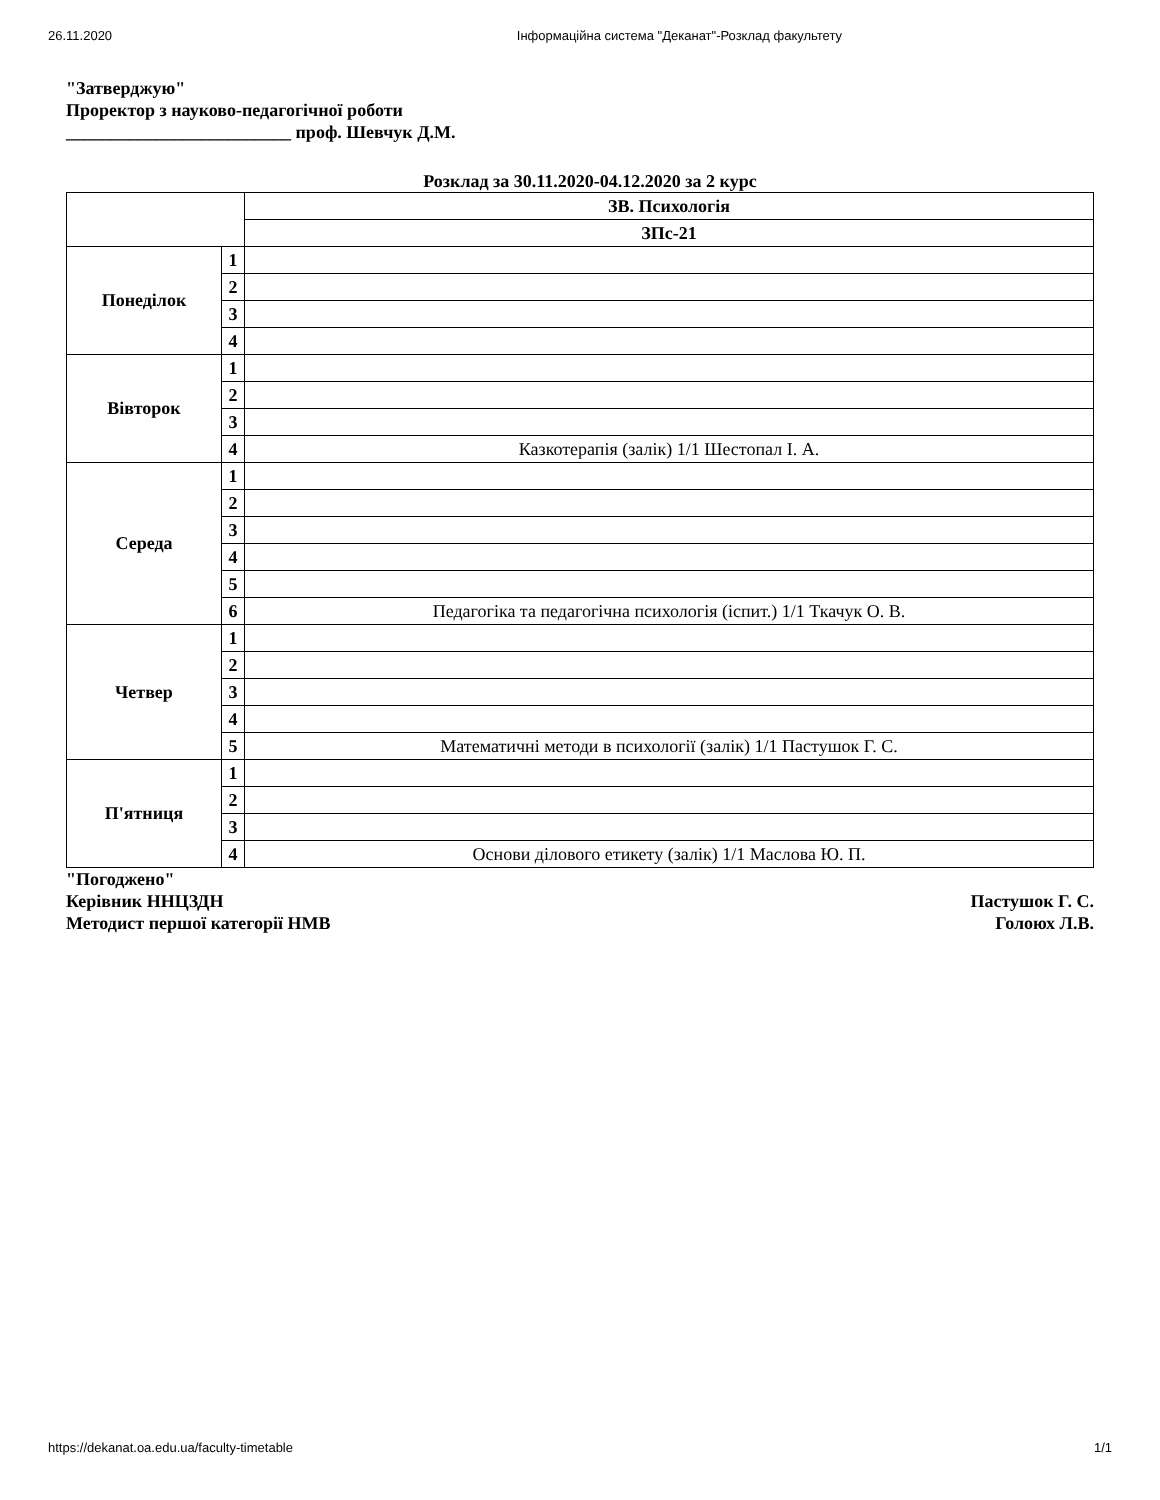26.11.2020 Інформаційна система "Деканат"-Розклад факультету
"Затверджую"
Проректор з науково-педагогічної роботи
_________________________ проф. Шевчук Д.М.
Розклад за 30.11.2020-04.12.2020 за 2 курс
| | | ЗВ. Психологія |
| --- | --- | --- |
| | | ЗПс-21 |
| Понеділок | 1 | |
| | 2 | |
| | 3 | |
| | 4 | |
| Вівторок | 1 | |
| | 2 | |
| | 3 | |
| | 4 | Казкотерапія (залік) 1/1 Шестопал І. А. |
| Середа | 1 | |
| | 2 | |
| | 3 | |
| | 4 | |
| | 5 | |
| | 6 | Педагогіка та педагогічна психологія (іспит.) 1/1 Ткачук О. В. |
| Четвер | 1 | |
| | 2 | |
| | 3 | |
| | 4 | |
| | 5 | Математичні методи в психології (залік) 1/1 Пастушок Г. С. |
| П'ятниця | 1 | |
| | 2 | |
| | 3 | |
| | 4 | Основи ділового етикету (залік) 1/1 Маслова Ю. П. |
"Погоджено"
Керівник ННЦЗДН Пастушок Г. С.
Методист першої категорії НМВ Голоюх Л.В.
https://dekanat.oa.edu.ua/faculty-timetable 1/1